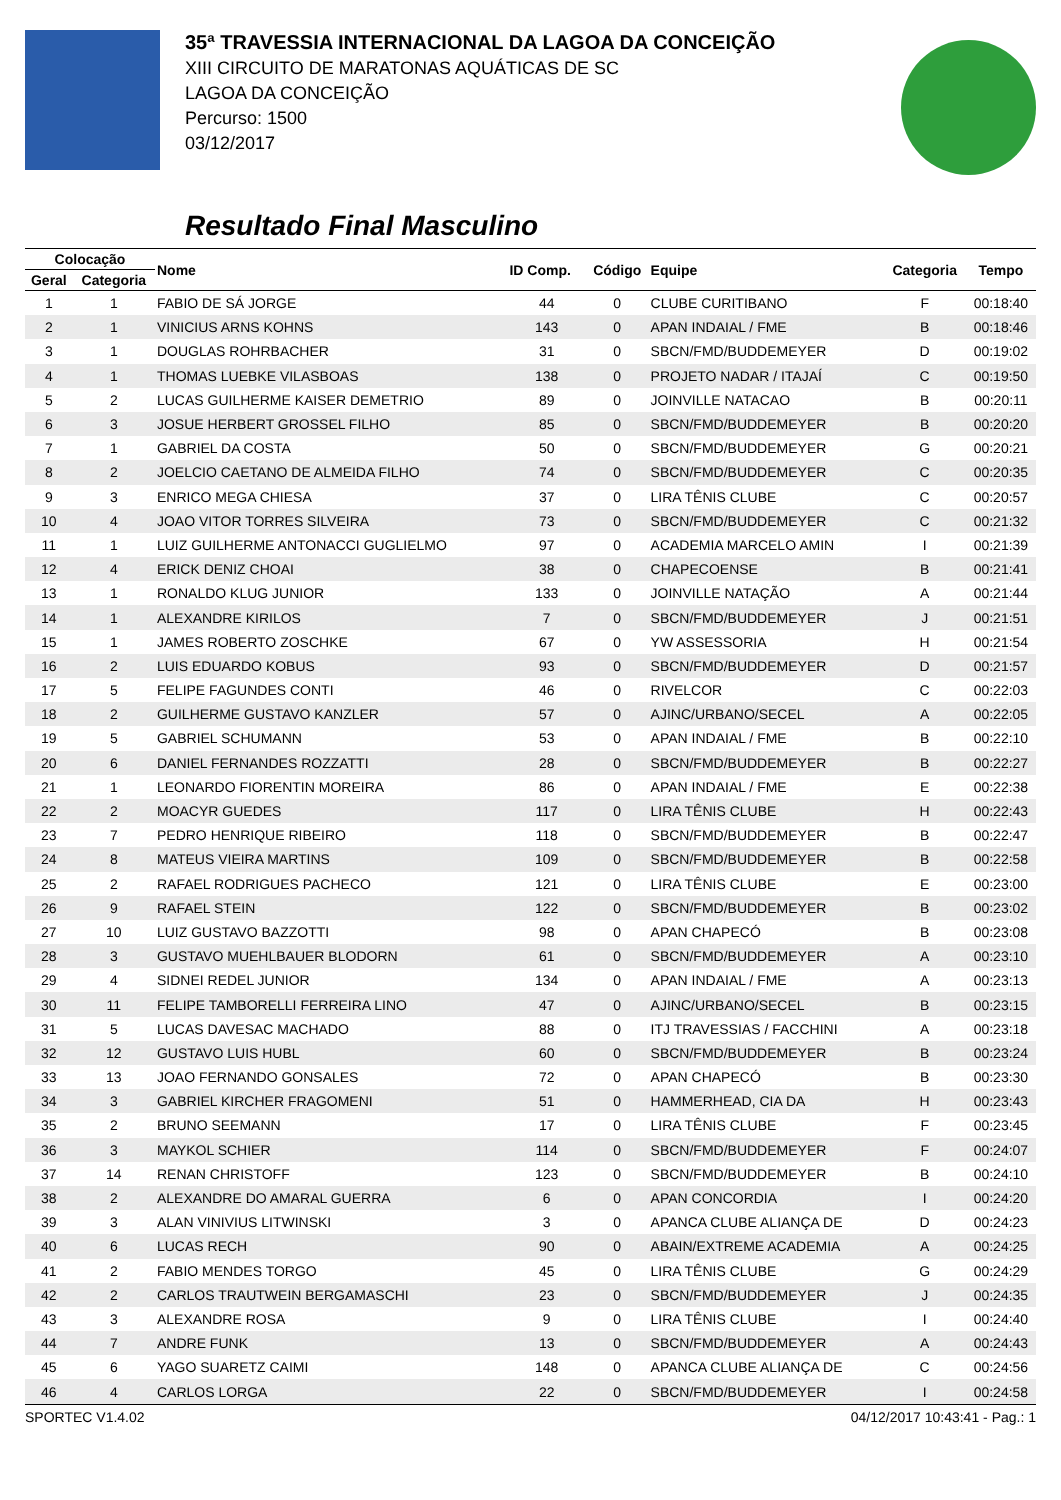35ª TRAVESSIA INTERNACIONAL DA LAGOA DA CONCEIÇÃO
XIII CIRCUITO DE MARATONAS AQUÁTICAS DE SC
LAGOA DA CONCEIÇÃO
Percurso: 1500
03/12/2017
Resultado Final Masculino
| Colocação | | Nome | ID Comp. | Código | Equipe | Categoria | Tempo |
| --- | --- | --- | --- | --- | --- | --- | --- |
| Geral | Categoria | | | | | | |
| 1 | 1 | FABIO DE SÁ JORGE | 44 | 0 | CLUBE CURITIBANO | F | 00:18:40 |
| 2 | 1 | VINICIUS ARNS KOHNS | 143 | 0 | APAN INDAIAL / FME | B | 00:18:46 |
| 3 | 1 | DOUGLAS ROHRBACHER | 31 | 0 | SBCN/FMD/BUDDEMEYER | D | 00:19:02 |
| 4 | 1 | THOMAS LUEBKE VILASBOAS | 138 | 0 | PROJETO NADAR / ITAJAÍ | C | 00:19:50 |
| 5 | 2 | LUCAS GUILHERME KAISER DEMETRIO | 89 | 0 | JOINVILLE NATACAO | B | 00:20:11 |
| 6 | 3 | JOSUE HERBERT GROSSEL FILHO | 85 | 0 | SBCN/FMD/BUDDEMEYER | B | 00:20:20 |
| 7 | 1 | GABRIEL DA COSTA | 50 | 0 | SBCN/FMD/BUDDEMEYER | G | 00:20:21 |
| 8 | 2 | JOELCIO CAETANO DE ALMEIDA FILHO | 74 | 0 | SBCN/FMD/BUDDEMEYER | C | 00:20:35 |
| 9 | 3 | ENRICO MEGA CHIESA | 37 | 0 | LIRA TÊNIS CLUBE | C | 00:20:57 |
| 10 | 4 | JOAO VITOR TORRES SILVEIRA | 73 | 0 | SBCN/FMD/BUDDEMEYER | C | 00:21:32 |
| 11 | 1 | LUIZ GUILHERME ANTONACCI GUGLIELMO | 97 | 0 | ACADEMIA MARCELO AMIN | I | 00:21:39 |
| 12 | 4 | ERICK DENIZ CHOAI | 38 | 0 | CHAPECOENSE | B | 00:21:41 |
| 13 | 1 | RONALDO KLUG JUNIOR | 133 | 0 | JOINVILLE NATAÇÃO | A | 00:21:44 |
| 14 | 1 | ALEXANDRE KIRILOS | 7 | 0 | SBCN/FMD/BUDDEMEYER | J | 00:21:51 |
| 15 | 1 | JAMES ROBERTO ZOSCHKE | 67 | 0 | YW ASSESSORIA | H | 00:21:54 |
| 16 | 2 | LUIS EDUARDO KOBUS | 93 | 0 | SBCN/FMD/BUDDEMEYER | D | 00:21:57 |
| 17 | 5 | FELIPE FAGUNDES CONTI | 46 | 0 | RIVELCOR | C | 00:22:03 |
| 18 | 2 | GUILHERME GUSTAVO KANZLER | 57 | 0 | AJINC/URBANO/SECEL | A | 00:22:05 |
| 19 | 5 | GABRIEL SCHUMANN | 53 | 0 | APAN INDAIAL / FME | B | 00:22:10 |
| 20 | 6 | DANIEL FERNANDES ROZZATTI | 28 | 0 | SBCN/FMD/BUDDEMEYER | B | 00:22:27 |
| 21 | 1 | LEONARDO FIORENTIN MOREIRA | 86 | 0 | APAN INDAIAL / FME | E | 00:22:38 |
| 22 | 2 | MOACYR GUEDES | 117 | 0 | LIRA TÊNIS CLUBE | H | 00:22:43 |
| 23 | 7 | PEDRO HENRIQUE RIBEIRO | 118 | 0 | SBCN/FMD/BUDDEMEYER | B | 00:22:47 |
| 24 | 8 | MATEUS VIEIRA MARTINS | 109 | 0 | SBCN/FMD/BUDDEMEYER | B | 00:22:58 |
| 25 | 2 | RAFAEL RODRIGUES PACHECO | 121 | 0 | LIRA TÊNIS CLUBE | E | 00:23:00 |
| 26 | 9 | RAFAEL STEIN | 122 | 0 | SBCN/FMD/BUDDEMEYER | B | 00:23:02 |
| 27 | 10 | LUIZ GUSTAVO BAZZOTTI | 98 | 0 | APAN CHAPECÓ | B | 00:23:08 |
| 28 | 3 | GUSTAVO MUEHLBAUER BLODORN | 61 | 0 | SBCN/FMD/BUDDEMEYER | A | 00:23:10 |
| 29 | 4 | SIDNEI REDEL JUNIOR | 134 | 0 | APAN INDAIAL / FME | A | 00:23:13 |
| 30 | 11 | FELIPE TAMBORELLI FERREIRA LINO | 47 | 0 | AJINC/URBANO/SECEL | B | 00:23:15 |
| 31 | 5 | LUCAS DAVESAC MACHADO | 88 | 0 | ITJ TRAVESSIAS / FACCHINI | A | 00:23:18 |
| 32 | 12 | GUSTAVO LUIS HUBL | 60 | 0 | SBCN/FMD/BUDDEMEYER | B | 00:23:24 |
| 33 | 13 | JOAO FERNANDO GONSALES | 72 | 0 | APAN CHAPECÓ | B | 00:23:30 |
| 34 | 3 | GABRIEL KIRCHER FRAGOMENI | 51 | 0 | HAMMERHEAD, CIA DA | H | 00:23:43 |
| 35 | 2 | BRUNO SEEMANN | 17 | 0 | LIRA TÊNIS CLUBE | F | 00:23:45 |
| 36 | 3 | MAYKOL SCHIER | 114 | 0 | SBCN/FMD/BUDDEMEYER | F | 00:24:07 |
| 37 | 14 | RENAN CHRISTOFF | 123 | 0 | SBCN/FMD/BUDDEMEYER | B | 00:24:10 |
| 38 | 2 | ALEXANDRE DO AMARAL GUERRA | 6 | 0 | APAN CONCORDIA | I | 00:24:20 |
| 39 | 3 | ALAN VINIVIUS LITWINSKI | 3 | 0 | APANCA CLUBE ALIANÇA DE | D | 00:24:23 |
| 40 | 6 | LUCAS RECH | 90 | 0 | ABAIN/EXTREME ACADEMIA | A | 00:24:25 |
| 41 | 2 | FABIO MENDES TORGO | 45 | 0 | LIRA TÊNIS CLUBE | G | 00:24:29 |
| 42 | 2 | CARLOS TRAUTWEIN BERGAMASCHI | 23 | 0 | SBCN/FMD/BUDDEMEYER | J | 00:24:35 |
| 43 | 3 | ALEXANDRE ROSA | 9 | 0 | LIRA TÊNIS CLUBE | I | 00:24:40 |
| 44 | 7 | ANDRE FUNK | 13 | 0 | SBCN/FMD/BUDDEMEYER | A | 00:24:43 |
| 45 | 6 | YAGO SUARETZ CAIMI | 148 | 0 | APANCA CLUBE ALIANÇA DE | C | 00:24:56 |
| 46 | 4 | CARLOS LORGA | 22 | 0 | SBCN/FMD/BUDDEMEYER | I | 00:24:58 |
SPORTEC V1.4.02 04/12/2017 10:43:41 - Pag.: 1